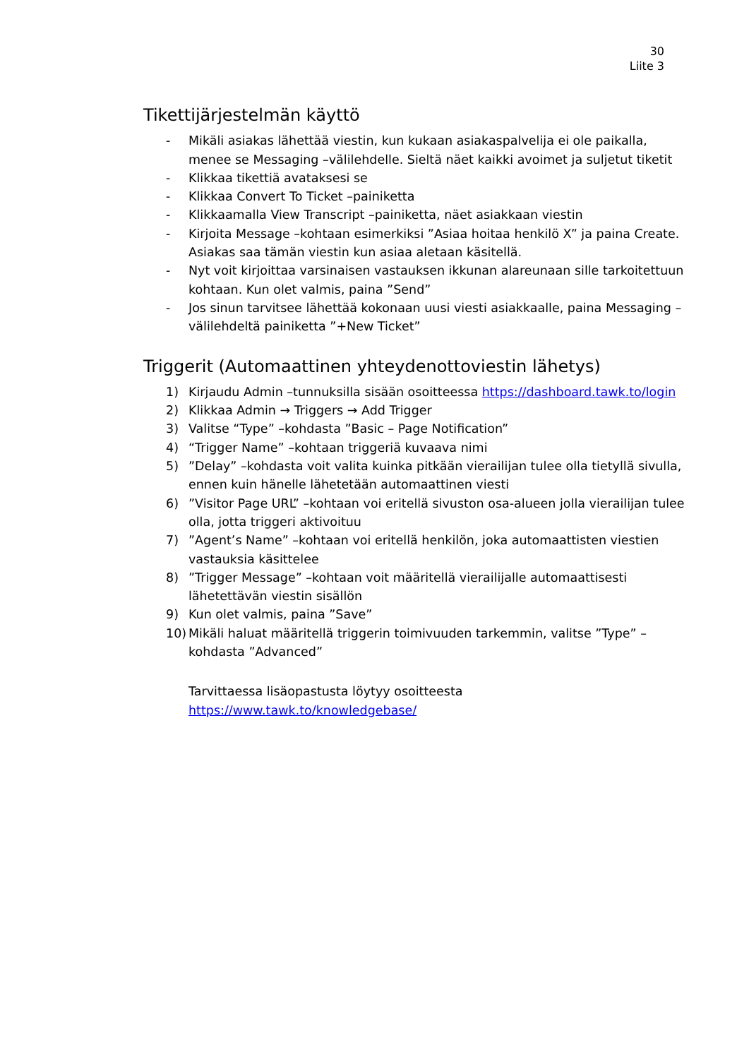30
Liite 3
Tikettijärjestelmän käyttö
- Mikäli asiakas lähettää viestin, kun kukaan asiakaspalvelija ei ole paikalla, menee se Messaging –välilehdelle. Sieltä näet kaikki avoimet ja suljetut tiketit
- Klikkaa tikettiä avataksesi se
- Klikkaa Convert To Ticket –painiketta
- Klikkaamalla View Transcript –painiketta, näet asiakkaan viestin
- Kirjoita Message –kohtaan esimerkiksi ”Asiaa hoitaa henkilö X” ja paina Create. Asiakas saa tämän viestin kun asiaa aletaan käsitellä.
- Nyt voit kirjoittaa varsinaisen vastauksen ikkunan alareunaan sille tarkoitettuun kohtaan. Kun olet valmis, paina ”Send”
- Jos sinun tarvitsee lähettää kokonaan uusi viesti asiakkaalle, paina Messaging –välilehdeltä painiketta ”+New Ticket”
Triggerit (Automaattinen yhteydenottoviestin lähetys)
1) Kirjaudu Admin –tunnuksilla sisään osoitteessa https://dashboard.tawk.to/login
2) Klikkaa Admin → Triggers → Add Trigger
3) Valitse “Type” –kohdasta ”Basic – Page Notification”
4) “Trigger Name” –kohtaan triggeriä kuvaava nimi
5)”Delay” –kohdasta voit valita kuinka pitkään vierailijan tulee olla tietyllä sivulla, ennen kuin hänelle lähetetään automaattinen viesti
6)”Visitor Page URL” –kohtaan voi eritellä sivuston osa-alueen jolla vierailijan tulee olla, jotta triggeri aktivoituu
7)”Agent’s Name” –kohtaan voi eritellä henkilön, joka automaattisten viestien vastauksia käsittelee
8)”Trigger Message” –kohtaan voit määritellä vierailijalle automaattisesti lähetettävän viestin sisällön
9) Kun olet valmis, paina ”Save”
10) Mikäli haluat määritellä triggerin toimivuuden tarkemmin, valitse ”Type” – kohdasta ”Advanced”
Tarvittaessa lisäopastusta löytyy osoitteesta
https://www.tawk.to/knowledgebase/